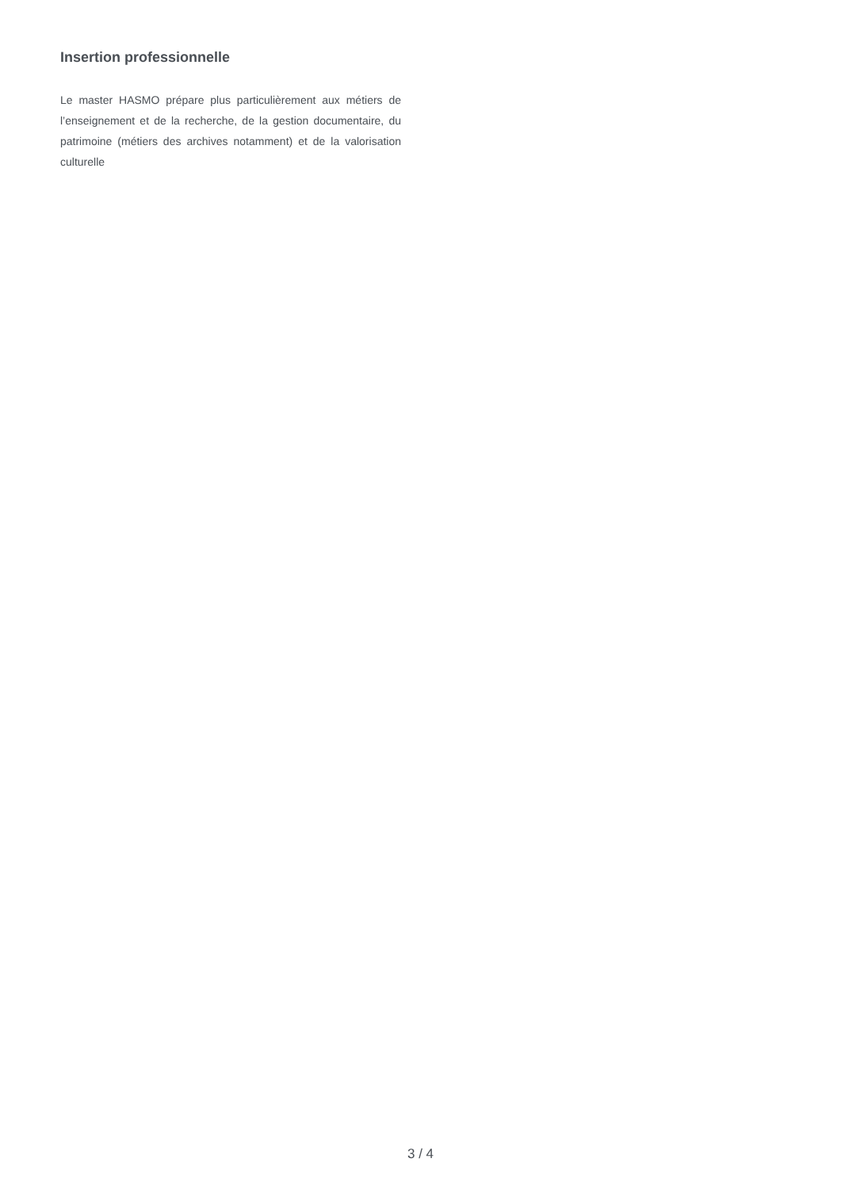Insertion professionnelle
Le master HASMO prépare plus particulièrement aux métiers de l’enseignement et de la recherche, de la gestion documentaire, du patrimoine (métiers des archives notamment) et de la valorisation culturelle
3 / 4